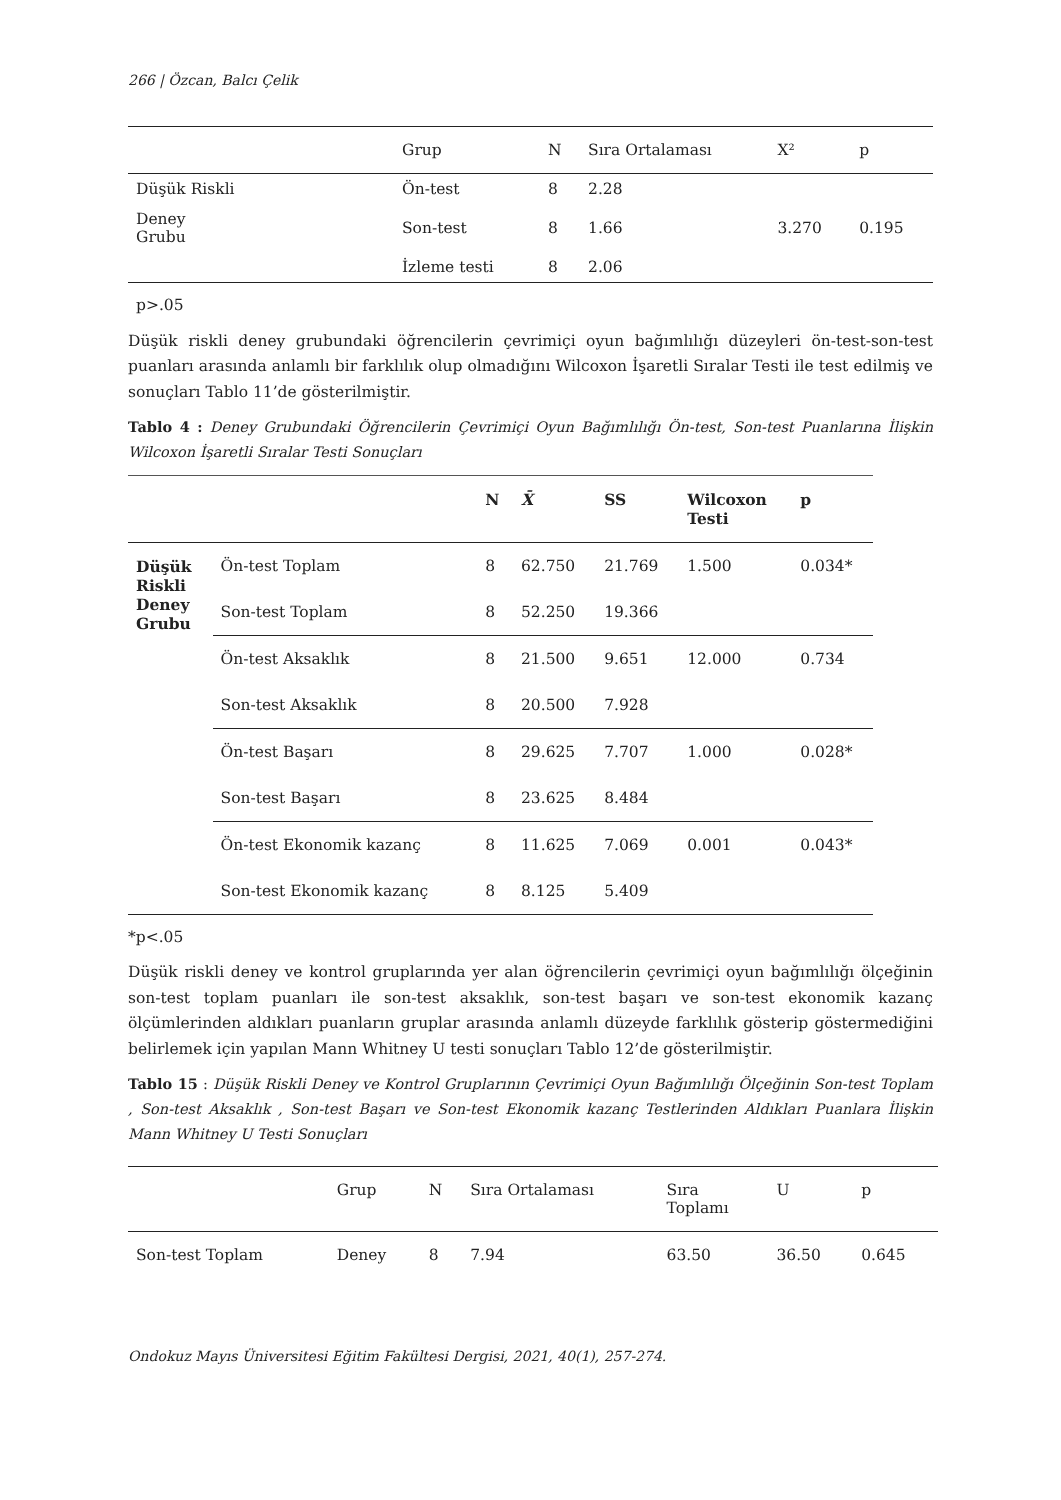266 | Özcan, Balcı Çelik
| | Grup | N | Sıra Ortalaması | X² | p |
| --- | --- | --- | --- | --- | --- |
| Düşük Riskli | Ön-test | 8 | 2.28 | 3.270 | 0.195 |
| Deney Grubu | Son-test | 8 | 1.66 | | |
| | İzleme testi | 8 | 2.06 | | |
p>.05
Düşük riskli deney grubundaki öğrencilerin çevrimiçi oyun bağımlılığı düzeyleri ön-test-son-test puanları arasında anlamlı bir farklılık olup olmadığını Wilcoxon İşaretli Sıralar Testi ile test edilmiş ve sonuçları Tablo 11’de gösterilmiştir.
Tablo 4 : Deney Grubundaki Öğrencilerin Çevrimiçi Oyun Bağımlılığı Ön-test, Son-test Puanlarına İlişkin Wilcoxon İşaretli Sıralar Testi Sonuçları
| | | N | X̄ | SS | Wilcoxon Testi | p |
| --- | --- | --- | --- | --- | --- | --- |
| Düşük Riskli Deney Grubu | Ön-test Toplam | 8 | 62.750 | 21.769 | 1.500 | 0.034* |
| | Son-test Toplam | 8 | 52.250 | 19.366 | | |
| | Ön-test Aksaklık | 8 | 21.500 | 9.651 | 12.000 | 0.734 |
| | Son-test Aksaklık | 8 | 20.500 | 7.928 | | |
| | Ön-test Başarı | 8 | 29.625 | 7.707 | 1.000 | 0.028* |
| | Son-test Başarı | 8 | 23.625 | 8.484 | | |
| | Ön-test Ekonomik kazanç | 8 | 11.625 | 7.069 | 0.001 | 0.043* |
| | Son-test Ekonomik kazanç | 8 | 8.125 | 5.409 | | |
*p<.05
Düşük riskli deney ve kontrol gruplarında yer alan öğrencilerin çevrimiçi oyun bağımlılığı ölçeğinin son-test toplam puanları ile son-test aksaklık, son-test başarı ve son-test ekonomik kazanç ölçümlerinden aldıkları puanların gruplar arasında anlamlı düzeyde farklılık gösterip göstermediğini belirlemek için yapılan Mann Whitney U testi sonuçları Tablo 12’de gösterilmiştir.
Tablo 15 : Düşük Riskli Deney ve Kontrol Gruplarının Çevrimiçi Oyun Bağımlılığı Ölçeğinin Son-test Toplam , Son-test Aksaklık , Son-test Başarı ve Son-test Ekonomik kazanç Testlerinden Aldıkları Puanlara İlişkin Mann Whitney U Testi Sonuçları
| | Grup | N | Sıra Ortalaması | Sıra Toplamı | U | p |
| --- | --- | --- | --- | --- | --- | --- |
| Son-test Toplam | Deney | 8 | 7.94 | 63.50 | 36.50 | 0.645 |
Ondokuz Mayıs Üniversitesi Eğitim Fakültesi Dergisi, 2021, 40(1), 257-274.